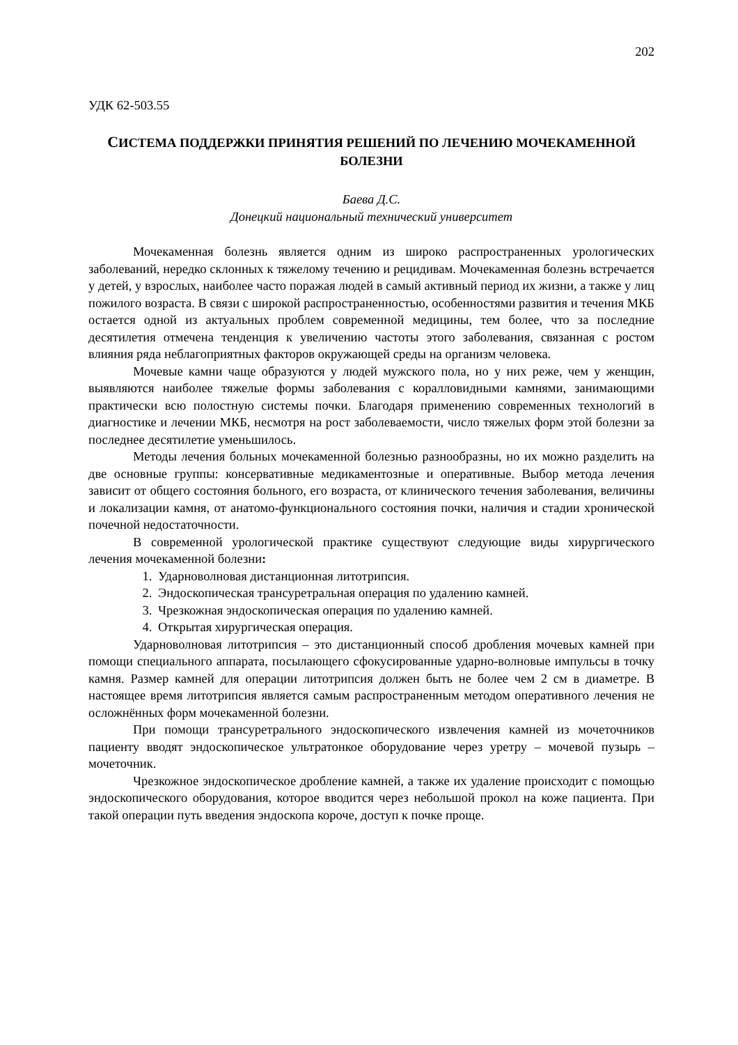202
УДК 62-503.55
СИСТЕМА ПОДДЕРЖКИ ПРИНЯТИЯ РЕШЕНИЙ ПО ЛЕЧЕНИЮ МОЧЕКАМЕННОЙ БОЛЕЗНИ
Баева Д.С.
Донецкий национальный технический университет
Мочекаменная болезнь является одним из широко распространенных урологических заболеваний, нередко склонных к тяжелому течению и рецидивам. Мочекаменная болезнь встречается у детей, у взрослых, наиболее часто поражая людей в самый активный период их жизни, а также у лиц пожилого возраста. В связи с широкой распространенностью, особенностями развития и течения МКБ остается одной из актуальных проблем современной медицины, тем более, что за последние десятилетия отмечена тенденция к увеличению частоты этого заболевания, связанная с ростом влияния ряда неблагоприятных факторов окружающей среды на организм человека.
Мочевые камни чаще образуются у людей мужского пола, но у них реже, чем у женщин, выявляются наиболее тяжелые формы заболевания с коралловидными камнями, занимающими практически всю полостную системы почки. Благодаря применению современных технологий в диагностике и лечении МКБ, несмотря на рост заболеваемости, число тяжелых форм этой болезни за последнее десятилетие уменьшилось.
Методы лечения больных мочекаменной болезнью разнообразны, но их можно разделить на две основные группы: консервативные медикаментозные и оперативные. Выбор метода лечения зависит от общего состояния больного, его возраста, от клинического течения заболевания, величины и локализации камня, от анатомо-функционального состояния почки, наличия и стадии хронической почечной недостаточности.
В современной урологической практике существуют следующие виды хирургического лечения мочекаменной болезни:
1. Ударноволновая дистанционная литотрипсия.
2. Эндоскопическая трансуретральная операция по удалению камней.
3. Чрезкожная эндоскопическая операция по удалению камней.
4. Открытая хирургическая операция.
Ударноволновая литотрипсия – это дистанционный способ дробления мочевых камней при помощи специального аппарата, посылающего сфокусированные ударно-волновые импульсы в точку камня. Размер камней для операции литотрипсия должен быть не более чем 2 см в диаметре. В настоящее время литотрипсия является самым распространенным методом оперативного лечения не осложнённых форм мочекаменной болезни.
При помощи трансуретрального эндоскопического извлечения камней из мочеточников пациенту вводят эндоскопическое ультратонкое оборудование через уретру – мочевой пузырь – мочеточник.
Чрезкожное эндоскопическое дробление камней, а также их удаление происходит с помощью эндоскопического оборудования, которое вводится через небольшой прокол на коже пациента. При такой операции путь введения эндоскопа короче, доступ к почке проще.